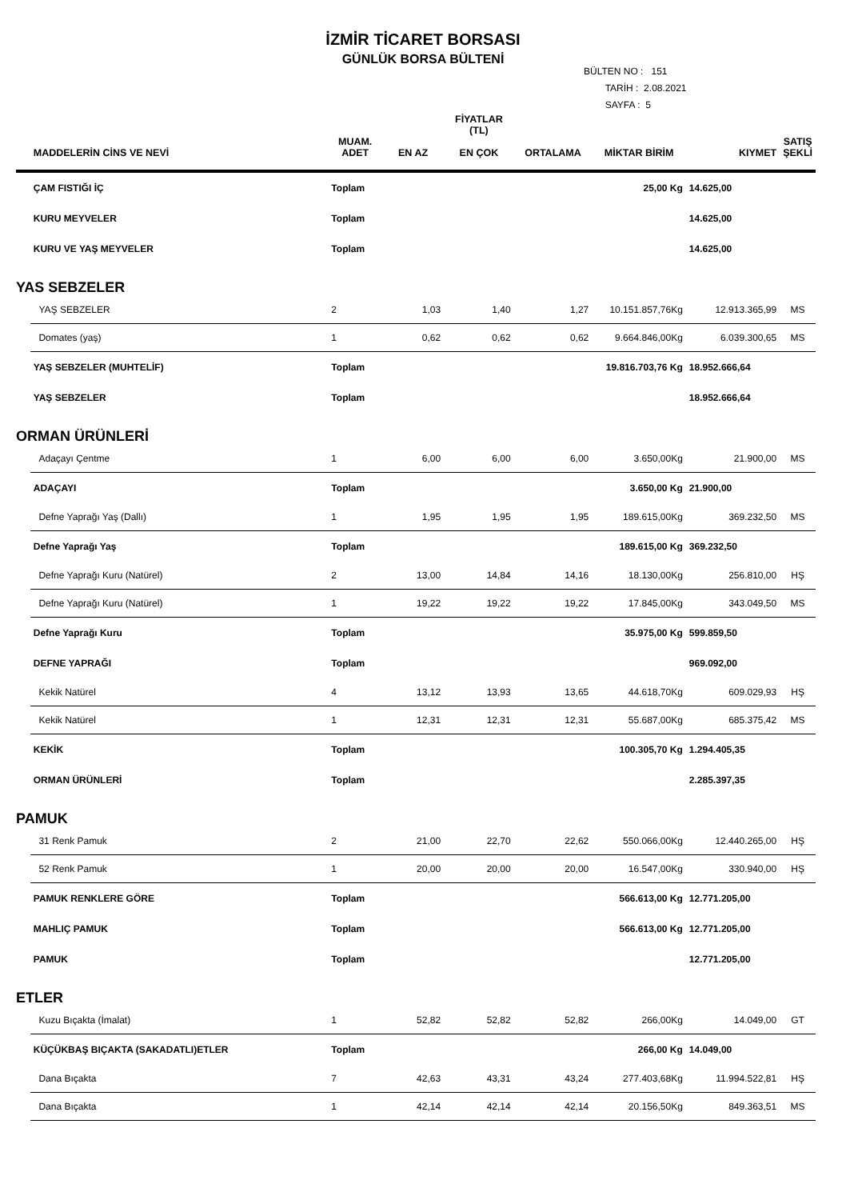İZMİR TİCARET BORSASI
GÜNLÜK BORSA BÜLTENİ
BÜLTEN NO : 151
TARİH : 2.08.2021
SAYFA : 5
| | MADDELERİN CİNS VE NEVİ | MUAM. ADET | EN AZ | FİYATLAR (TL) EN ÇOK | ORTALAMA | MİKTAR BİRİM | KIYMET | SATIŞ ŞEKLİ |
| --- | --- | --- | --- | --- | --- | --- | --- | --- |
| | ÇAM FISTIĞI İÇ | Toplam | | | | 25,00 Kg | 14.625,00 | |
| | KURU MEYVELER | Toplam | | | | | 14.625,00 | |
| | KURU VE YAŞ MEYVELER | Toplam | | | | | 14.625,00 | |
| YAS SEBZELER | | | | | | | | |
| | YAŞ SEBZELER | 2 | 1,03 | 1,40 | 1,27 | 10.151.857,76Kg | 12.913.365,99 | MS |
| | Domates (yaş) | 1 | 0,62 | 0,62 | 0,62 | 9.664.846,00Kg | 6.039.300,65 | MS |
| | YAŞ SEBZELER (MUHTELİF) | Toplam | | | | 19.816.703,76 Kg | 18.952.666,64 | |
| | YAŞ SEBZELER | Toplam | | | | | 18.952.666,64 | |
| ORMAN ÜRÜNLERİ | | | | | | | | |
| | Adaçayı Çentme | 1 | 6,00 | 6,00 | 6,00 | 3.650,00Kg | 21.900,00 | MS |
| | ADAÇAYI | Toplam | | | | 3.650,00 Kg | 21.900,00 | |
| | Defne Yaprağı Yaş (Dallı) | 1 | 1,95 | 1,95 | 1,95 | 189.615,00Kg | 369.232,50 | MS |
| | Defne Yaprağı Yaş | Toplam | | | | 189.615,00 Kg | 369.232,50 | |
| | Defne Yaprağı Kuru (Natürel) | 2 | 13,00 | 14,84 | 14,16 | 18.130,00Kg | 256.810,00 | HŞ |
| | Defne Yaprağı Kuru (Natürel) | 1 | 19,22 | 19,22 | 19,22 | 17.845,00Kg | 343.049,50 | MS |
| | Defne Yaprağı Kuru | Toplam | | | | 35.975,00 Kg | 599.859,50 | |
| | DEFNE YAPRAĞI | Toplam | | | | | 969.092,00 | |
| | Kekik Natürel | 4 | 13,12 | 13,93 | 13,65 | 44.618,70Kg | 609.029,93 | HŞ |
| | Kekik Natürel | 1 | 12,31 | 12,31 | 12,31 | 55.687,00Kg | 685.375,42 | MS |
| | KEKİK | Toplam | | | | 100.305,70 Kg | 1.294.405,35 | |
| | ORMAN ÜRÜNLERİ | Toplam | | | | | 2.285.397,35 | |
| PAMUK | | | | | | | | |
| | 31 Renk Pamuk | 2 | 21,00 | 22,70 | 22,62 | 550.066,00Kg | 12.440.265,00 | HŞ |
| | 52 Renk Pamuk | 1 | 20,00 | 20,00 | 20,00 | 16.547,00Kg | 330.940,00 | HŞ |
| | PAMUK RENKLERE GÖRE | Toplam | | | | 566.613,00 Kg | 12.771.205,00 | |
| | MAHLIÇ PAMUK | Toplam | | | | 566.613,00 Kg | 12.771.205,00 | |
| | PAMUK | Toplam | | | | | 12.771.205,00 | |
| ETLER | | | | | | | | |
| | Kuzu Bıçakta (İmalat) | 1 | 52,82 | 52,82 | 52,82 | 266,00Kg | 14.049,00 | GT |
| | KÜÇÜKBAŞ BIÇAKTA (SAKADATLI)ETLER | Toplam | | | | 266,00 Kg | 14.049,00 | |
| | Dana Bıçakta | 7 | 42,63 | 43,31 | 43,24 | 277.403,68Kg | 11.994.522,81 | HŞ |
| | Dana Bıçakta | 1 | 42,14 | 42,14 | 42,14 | 20.156,50Kg | 849.363,51 | MS |